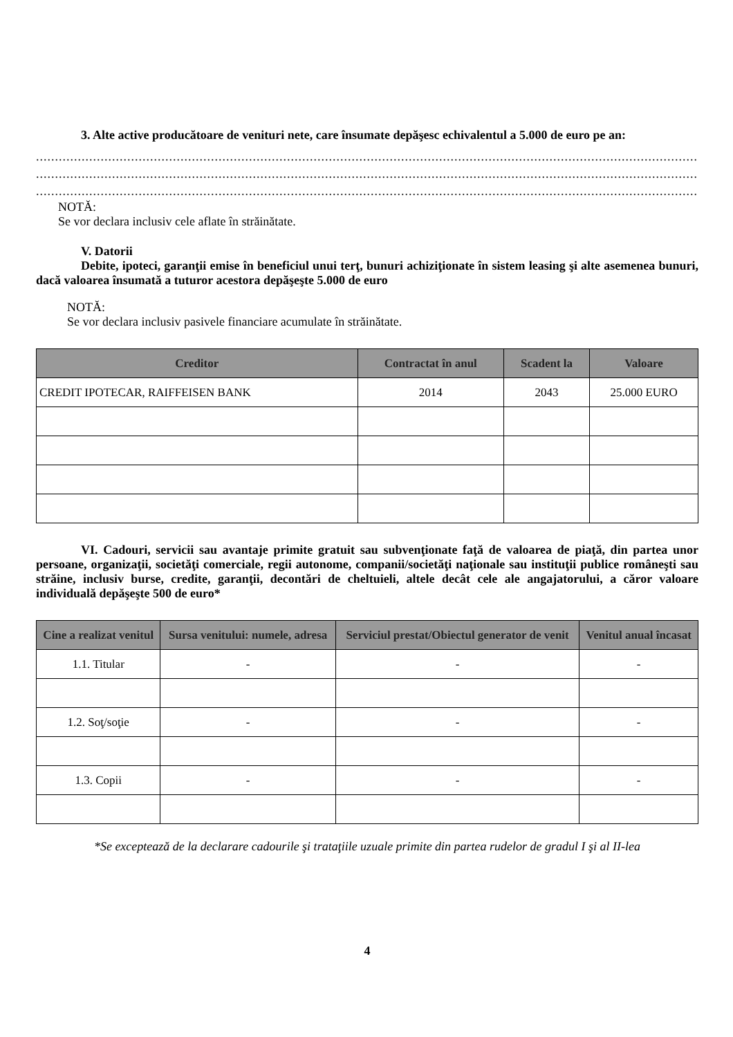3. Alte active producătoare de venituri nete, care însumate depăşesc echivalentul a 5.000 de euro pe an:
..............................................................................................................................................................................
..............................................................................................................................................................................
..............................................................................................................................................................................
NOTĂ:
Se vor declara inclusiv cele aflate în străinătate.
V. Datorii
Debite, ipoteci, garanţii emise în beneficiul unui terţ, bunuri achiziţionate în sistem leasing şi alte asemenea bunuri, dacă valoarea însumată a tuturor acestora depăşeşte 5.000 de euro
NOTĂ:
Se vor declara inclusiv pasivele financiare acumulate în străinătate.
| Creditor | Contractat în anul | Scadent la | Valoare |
| --- | --- | --- | --- |
| CREDIT IPOTECAR, RAIFFEISEN BANK | 2014 | 2043 | 25.000 EURO |
VI. Cadouri, servicii sau avantaje primite gratuit sau subvenţionate faţă de valoarea de piaţă, din partea unor persoane, organizaţii, societăţi comerciale, regii autonome, companii/societăţi naţionale sau instituţii publice româneşti sau străine, inclusiv burse, credite, garanţii, decontări de cheltuieli, altele decât cele ale angajatorului, a căror valoare individuală depăşeşte 500 de euro*
| Cine a realizat venitul | Sursa venitului: numele, adresa | Serviciul prestat/Obiectul generator de venit | Venitul anual încasat |
| --- | --- | --- | --- |
| 1.1. Titular | - | - | - |
| 1.2. Soţ/soţie | - | - | - |
| 1.3. Copii | - | - | - |
*Se exceptează de la declarare cadourile şi trataţiile uzuale primite din partea rudelor de gradul I şi al II-lea
4